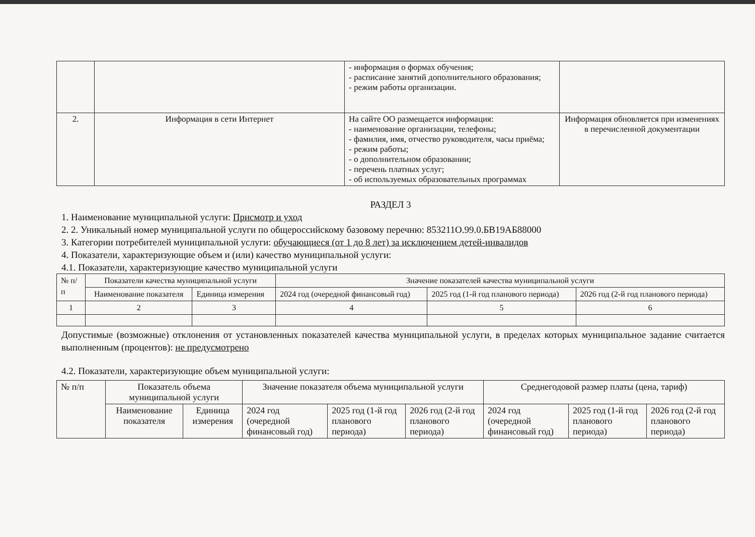| | | - информация о формах обучения; - расписание занятий дополнительного образования; - режим работы организации. | |
| 2. | Информация в сети Интернет | На сайте ОО размещается информация: - наименование организации, телефоны; - фамилия, имя, отчество руководителя, часы приёма; - режим работы; - о дополнительном образовании; - перечень платных услуг; - об используемых образовательных программах | Информация обновляется при изменениях в перечисленной документации |
РАЗДЕЛ 3
1. Наименование муниципальной услуги: Присмотр и уход
2. 2. Уникальный номер муниципальной услуги по общероссийскому базовому перечню: 853211О.99.0.БВ19АБ88000
3. Категории потребителей муниципальной услуги: обучающиеся (от 1 до 8 лет) за исключением детей-инвалидов
4. Показатели, характеризующие объем и (или) качество муниципальной услуги:
4.1. Показатели, характеризующие качество муниципальной услуги
| № п/п | Показатели качества муниципальной услуги | | Значение показателей качества муниципальной услуги | | |
| --- | --- | --- | --- | --- | --- |
| | Наименование показателя | Единица измерения | 2024 год (очередной финансовый год) | 2025 год (1-й год планового периода) | 2026 год (2-й год планового периода) |
| 1 | 2 | 3 | 4 | 5 | 6 |
Допустимые (возможные) отклонения от установленных показателей качества муниципальной услуги, в пределах которых муниципальное задание считается выполненным (процентов): не предусмотрено
4.2. Показатели, характеризующие объем муниципальной услуги:
| № п/п | Показатель объема муниципальной услуги | | Значение показателя объема муниципальной услуги | | | Среднегодовой размер платы (цена, тариф) | | |
| | Наименование показателя | Единица измерения | 2024 год (очередной финансовый год) | 2025 год (1-й год планового периода) | 2026 год (2-й год планового периода) | 2024 год (очередной финансовый год) | 2025 год (1-й год планового периода) | 2026 год (2-й год планового периода) |